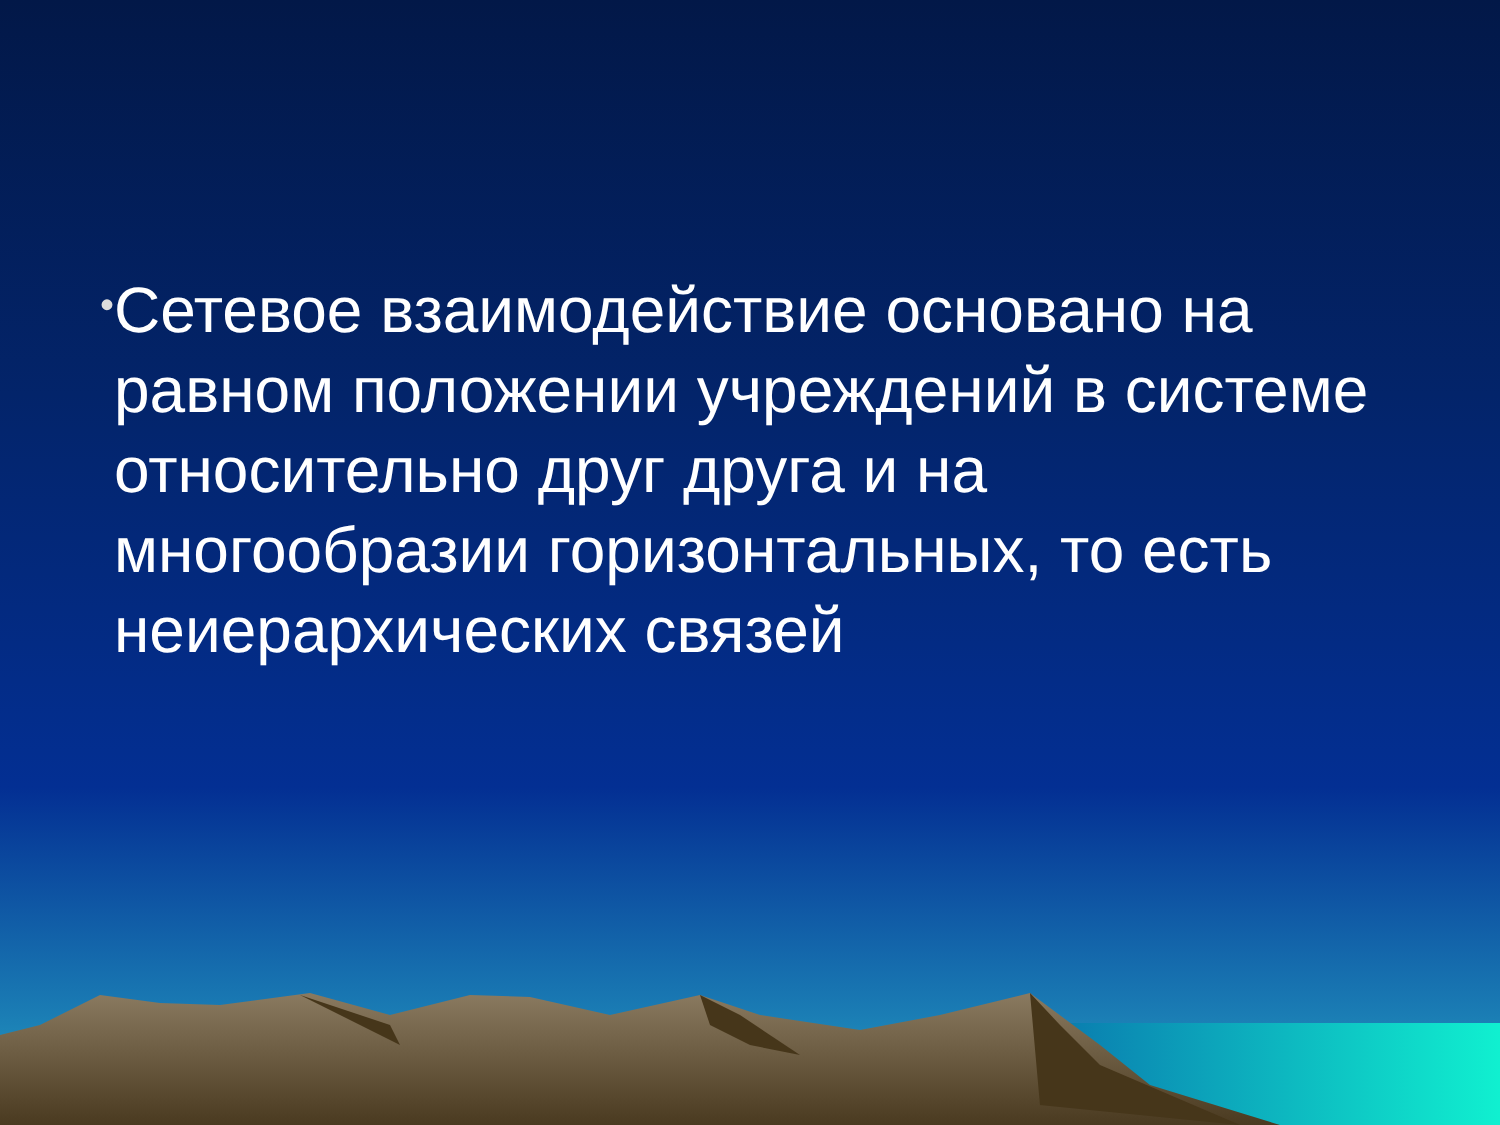•
Сетевое взаимодействие основано на равном положении учреждений в системе относительно друг друга и на многообразии горизонтальных, то есть неиерархических связей